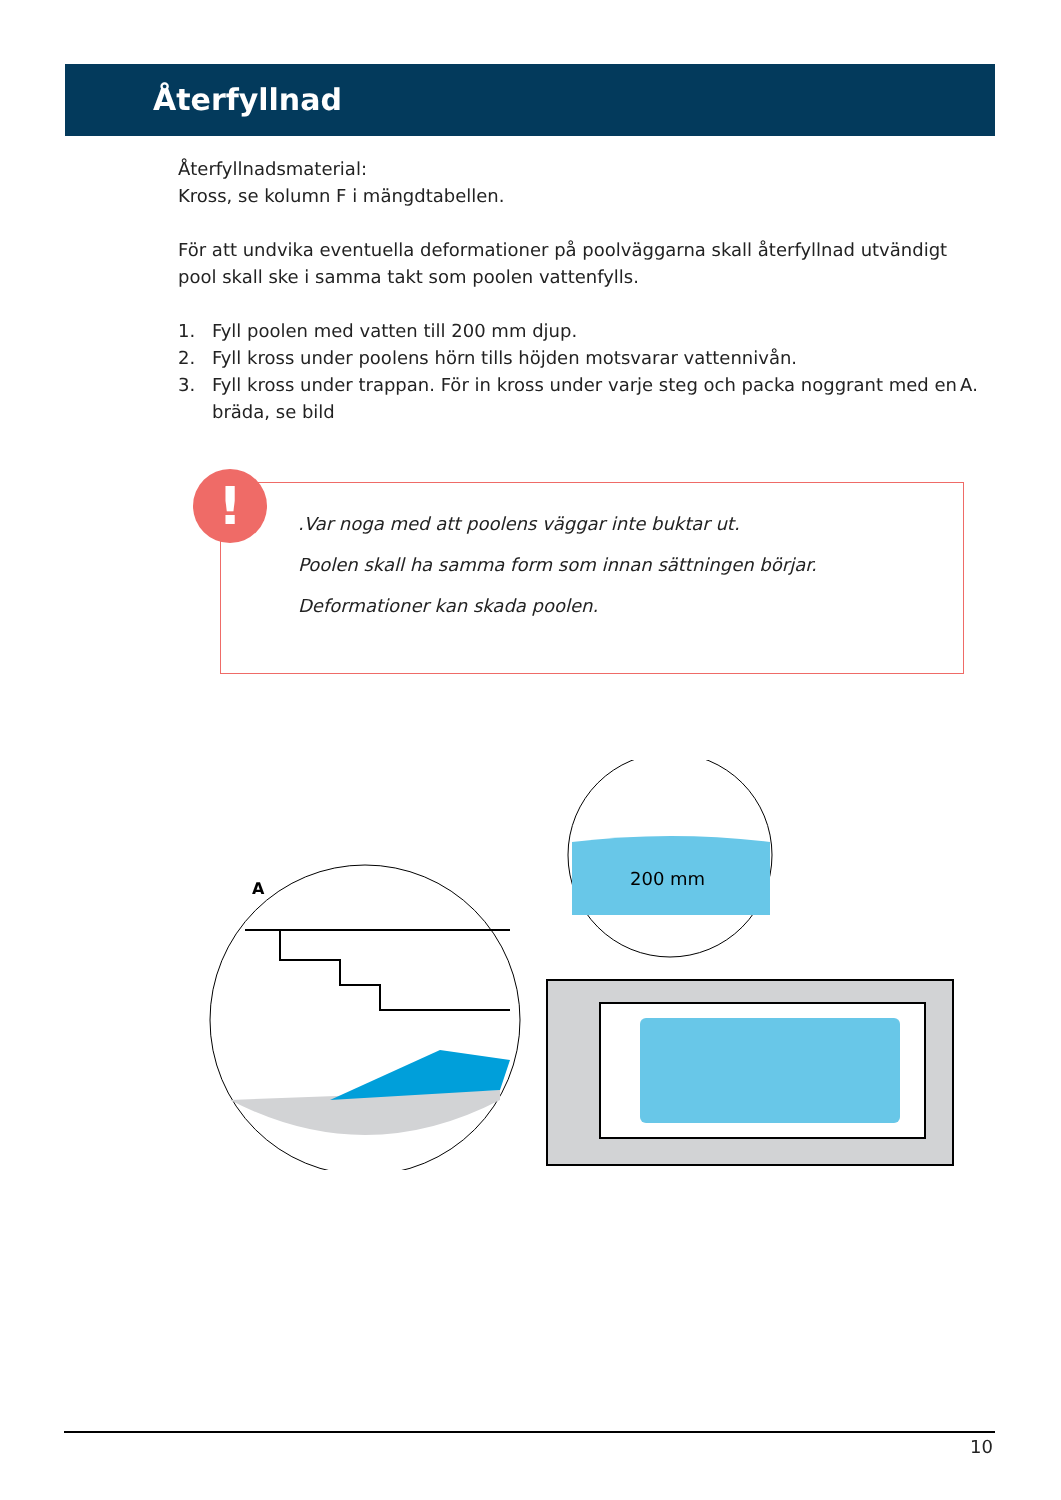Återfyllnad
Återfyllnadsmaterial:
Kross, se kolumn F i mängdtabellen.
För att undvika eventuella deformationer på poolväggarna skall återfyllnad utvändigt pool skall ske i samma takt som poolen vattenfylls.
1. Fyll poolen med vatten till 200 mm djup.
2. Fyll kross under poolens hörn tills höjden motsvarar vattennivån.
3. Fyll kross under trappan. För in kross under varje steg och packa noggrant med en bräda, se bild A.
.Var noga med att poolens väggar inte buktar ut.
Poolen skall ha samma form som innan sättningen börjar.
Deformationer kan skada poolen.
!
A
200 mm
10